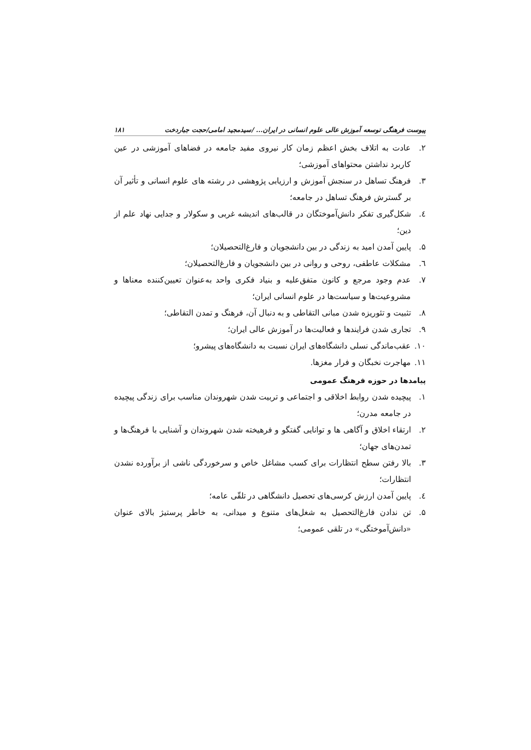پیوست فرهنگی توسعه آموزش عالی علوم انسانی در ایران... /سیدمجید امامی/حجت جباردخت ۱۸۱
۲. عادت به اتلاف بخش اعظم زمان کار نیروی مفید جامعه در فضاهای آموزشی در عین کاربرد نداشتن محتواهای آموزشی؛
۳. فرهنگ تساهل در سنجش آموزش و ارزیابی پژوهشی در رشته های علوم انسانی و تأثیر آن بر گسترش فرهنگ تساهل در جامعه؛
٤. شکل‌گیری تفکر دانش‌آموختگان در قالب‌های اندیشه غربی و سکولار و جدایی نهاد علم از دین؛
۵. پایین آمدن امید به زندگی در بین دانشجویان و فارغ‌التحصیلان؛
٦. مشکلات عاطفی، روحی و روانی در بین دانشجویان و فارغ‌التحصیلان؛
۷. عدم وجود مرجع و کانون متفق‌علیه و بنیاد فکری واحد به‌عنوان تعیین‌کننده معناها و مشروعیت‌ها و سیاست‌ها در علوم انسانی ایران؛
۸. تثبیت و تئوریزه شدن مبانی التقاطی و به دنبال آن، فرهنگ و تمدن التقاطی؛
۹. تجاری شدن فرایندها و فعالیت‌ها در آموزش عالی ایران؛
۱۰. عقب‌ماندگی نسلی دانشگاه‌های ایران نسبت به دانشگاه‌های پیشرو؛
۱۱. مهاجرت نخبگان و فرار مغزها.
پیامدها در حوزه فرهنگ عمومی
۱. پیچیده شدن روابط اخلاقی و اجتماعی و تربیت شدن شهروندان مناسب برای زندگی پیچیده در جامعه مدرن؛
۲. ارتقاء اخلاق و آگاهی ها و توانایی گفتگو و فرهیخته شدن شهروندان و آشنایی با فرهنگ‌ها و تمدن‌های جهان؛
۳. بالا رفتن سطح انتظارات برای کسب مشاغل خاص و سرخوردگی ناشی از برآورده نشدن انتظارات؛
٤. پایین آمدن ارزش کرسی‌های تحصیل دانشگاهی در تلقّی عامه؛
۵. تن ندادن فارغ‌التحصیل به شغل‌های متنوع و میدانی، به خاطر پرستیژ بالای عنوان «دانش‌آموختگی» در تلقی عمومی؛